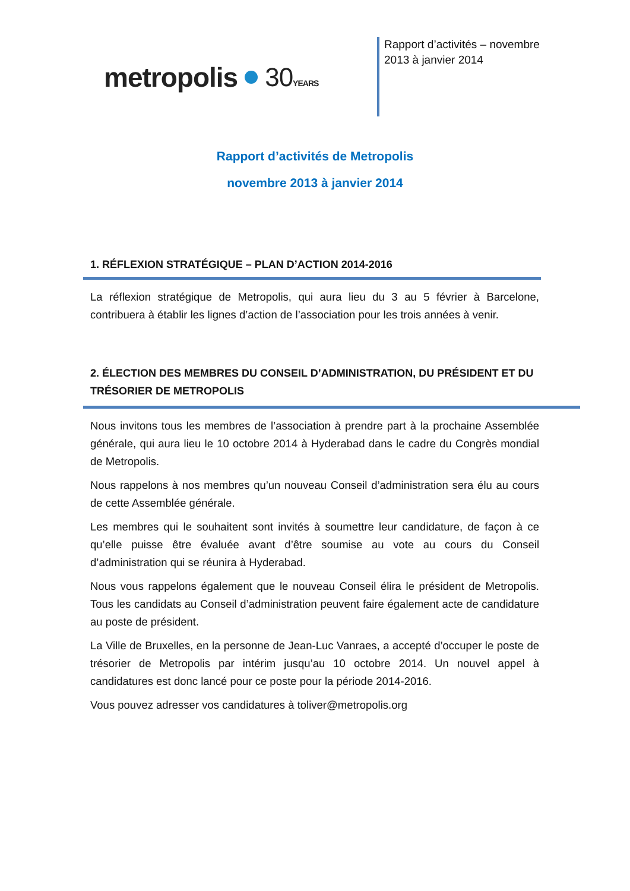metropolis 30YEARS
Rapport d’activités – novembre 2013 à janvier 2014
Rapport d’activités de Metropolis
novembre 2013 à janvier 2014
1. RÉFLEXION STRATÉGIQUE – PLAN D’ACTION 2014-2016
La réflexion stratégique de Metropolis, qui aura lieu du 3 au 5 février à Barcelone, contribuera à établir les lignes d’action de l’association pour les trois années à venir.
2. ÉLECTION DES MEMBRES DU CONSEIL D’ADMINISTRATION, DU PRÉSIDENT ET DU TRÉSORIER DE METROPOLIS
Nous invitons tous les membres de l’association à prendre part à la prochaine Assemblée générale, qui aura lieu le 10 octobre 2014 à Hyderabad dans le cadre du Congrès mondial de Metropolis.
Nous rappelons à nos membres qu’un nouveau Conseil d’administration sera élu au cours de cette Assemblée générale.
Les membres qui le souhaitent sont invités à soumettre leur candidature, de façon à ce qu’elle puisse être évaluée avant d’être soumise au vote au cours du Conseil d’administration qui se réunira à Hyderabad.
Nous vous rappelons également que le nouveau Conseil élira le président de Metropolis. Tous les candidats au Conseil d’administration peuvent faire également acte de candidature au poste de président.
La Ville de Bruxelles, en la personne de Jean-Luc Vanraes, a accepté d’occuper le poste de trésorier de Metropolis par intérim jusqu’au 10 octobre 2014. Un nouvel appel à candidatures est donc lancé pour ce poste pour la période 2014-2016.
Vous pouvez adresser vos candidatures à toliver@metropolis.org